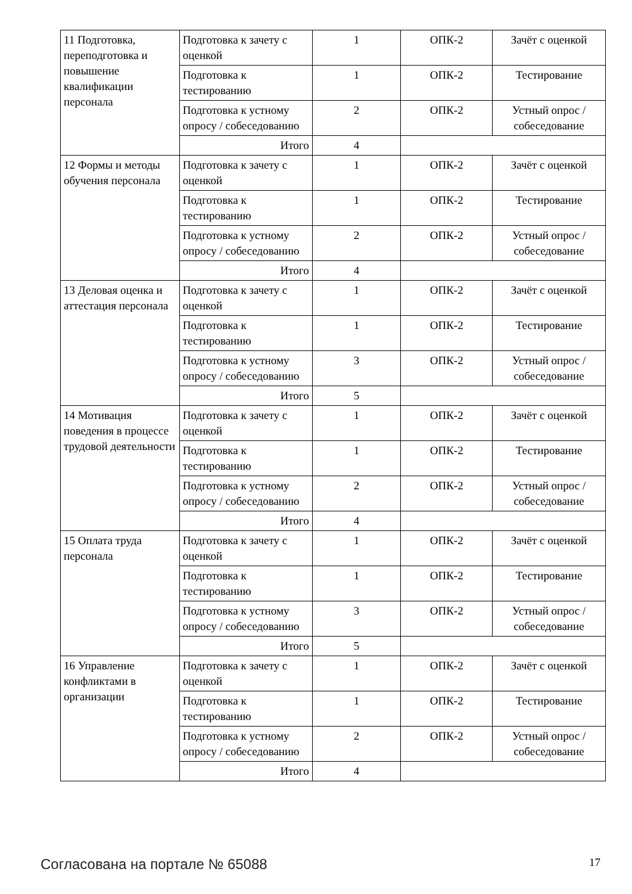| 11 Подготовка, переподготовка и повышение квалификации персонала | Подготовка к зачету с оценкой | 1 | ОПК-2 | Зачёт с оценкой |
| | Подготовка к тестированию | 1 | ОПК-2 | Тестирование |
| | Подготовка к устному опросу / собеседованию | 2 | ОПК-2 | Устный опрос / собеседование |
| | Итого | 4 | | |
| 12 Формы и методы обучения персонала | Подготовка к зачету с оценкой | 1 | ОПК-2 | Зачёт с оценкой |
| | Подготовка к тестированию | 1 | ОПК-2 | Тестирование |
| | Подготовка к устному опросу / собеседованию | 2 | ОПК-2 | Устный опрос / собеседование |
| | Итого | 4 | | |
| 13 Деловая оценка и аттестация персонала | Подготовка к зачету с оценкой | 1 | ОПК-2 | Зачёт с оценкой |
| | Подготовка к тестированию | 1 | ОПК-2 | Тестирование |
| | Подготовка к устному опросу / собеседованию | 3 | ОПК-2 | Устный опрос / собеседование |
| | Итого | 5 | | |
| 14 Мотивация поведения в процессе трудовой деятельности | Подготовка к зачету с оценкой | 1 | ОПК-2 | Зачёт с оценкой |
| | Подготовка к тестированию | 1 | ОПК-2 | Тестирование |
| | Подготовка к устному опросу / собеседованию | 2 | ОПК-2 | Устный опрос / собеседование |
| | Итого | 4 | | |
| 15 Оплата труда персонала | Подготовка к зачету с оценкой | 1 | ОПК-2 | Зачёт с оценкой |
| | Подготовка к тестированию | 1 | ОПК-2 | Тестирование |
| | Подготовка к устному опросу / собеседованию | 3 | ОПК-2 | Устный опрос / собеседование |
| | Итого | 5 | | |
| 16 Управление конфликтами в организации | Подготовка к зачету с оценкой | 1 | ОПК-2 | Зачёт с оценкой |
| | Подготовка к тестированию | 1 | ОПК-2 | Тестирование |
| | Подготовка к устному опросу / собеседованию | 2 | ОПК-2 | Устный опрос / собеседование |
| | Итого | 4 | | |
Согласована на портале № 65088 17